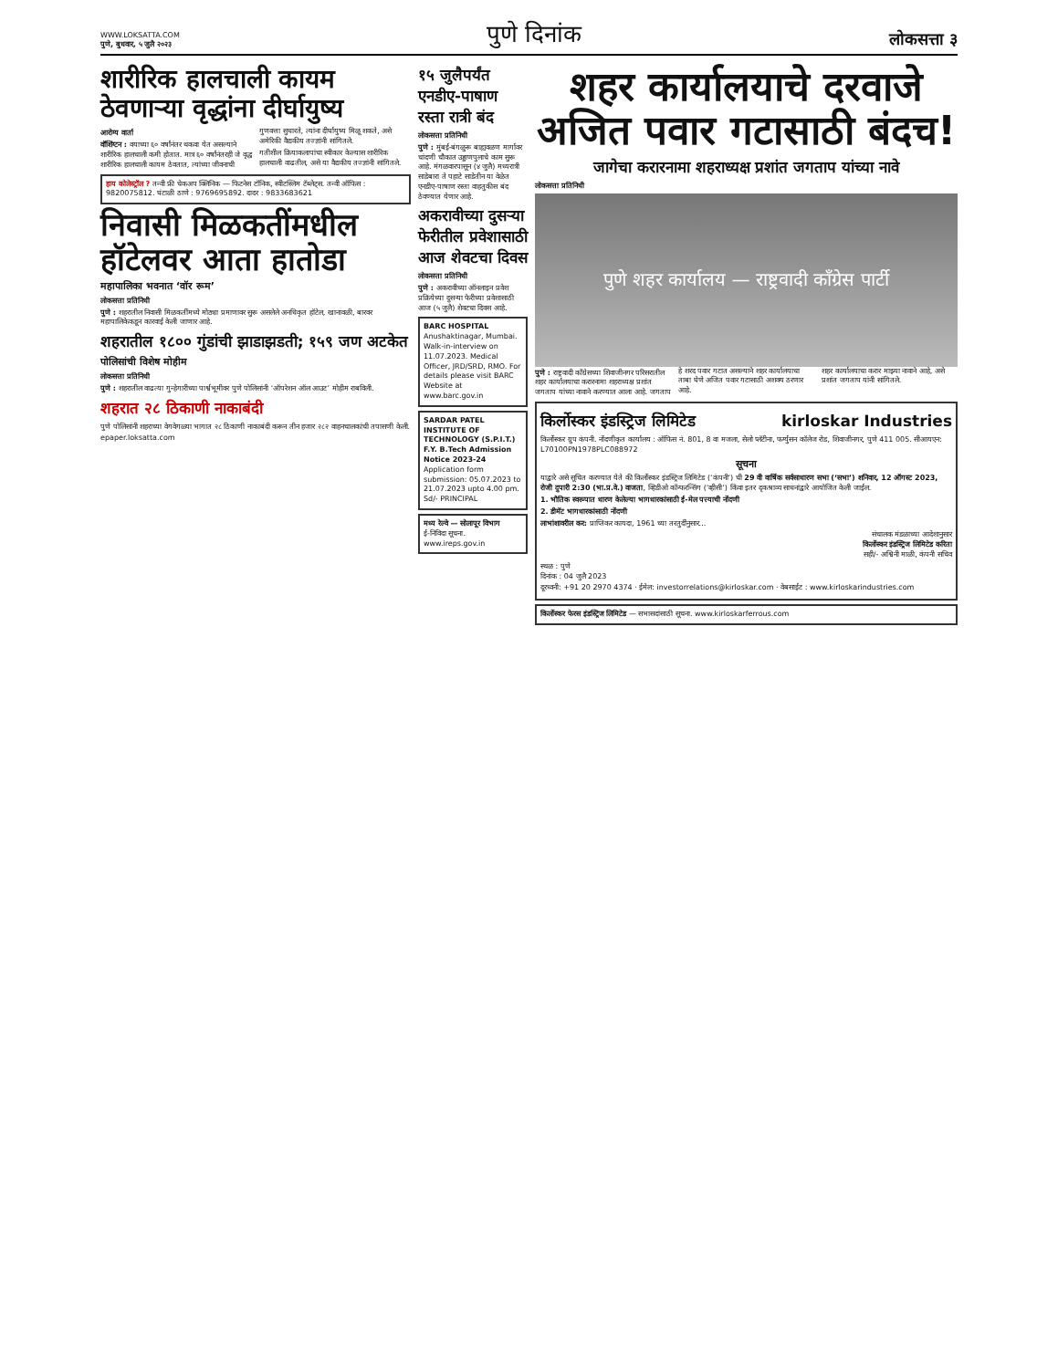WWW.LOKSATTA.COM
पुणे, बुधवार, ५ जुलै २०२३
पुणे दिनांक
लोकसत्ता ३
शारीरिक हालचाली कायम ठेवणाऱ्या वृद्धांना दीर्घायुष्य
आरोग्य वार्ता
वॉशिंग्टन : वयाच्या ६० वर्षांनंतर थकवा येत असल्याने शारीरिक हालचाली कमी होतात. मात्र ६० वर्षांनंतरही जे वृद्ध शारीरिक हालचाली कायम ठेवतात, त्यांच्या जीवनाची गुणवत्ता सुधारते, त्यांना दीर्घायुष्य मिळू शकते, असे अमेरिकी वैद्यकीय तज्ज्ञांनी सांगितले.
गतीशील क्रियाकलापांचा स्वीकार केल्यास शारीरिक हालचाली वाढतील, असे या वैद्यकीय तज्ज्ञांनी सांगितले.
हाय कोलेस्ट्रॉल ? तन्वी फ्री चेकअप क्लिनिक — फिटनेस टॉनिक, स्वीटस्लिम टॅब्लेट्स. तन्वी ऑफिस : 9820075812. घंटाळी ठाणे : 9769695892. दादर : 9833683621
निवासी मिळकतींमधील हॉटेलवर आता हातोडा
महापालिका भवनात ‘वॉर रूम’
लोकसत्ता प्रतिनिधी
पुणे : शहरातील निवासी मिळकतींमध्ये मोठ्या प्रमाणावर सुरू असलेले अनधिकृत हॉटेल, खानावळी, बारवर महापालिकेकडून कारवाई केली जाणार आहे.
शहरातील १८०० गुंडांची झाडाझडती; १५९ जण अटकेत
पोलिसांची विशेष मोहीम
लोकसत्ता प्रतिनिधी
पुणे : शहरातील वाढत्या गुन्हेगारीच्या पार्श्वभूमीवर पुणे पोलिसांनी ‘ऑपरेशन ऑल आउट’ मोहीम राबविली.
शहरात २८ ठिकाणी नाकाबंदी
पुणे पोलिसांनी शहराच्या वेगवेगळ्या भागात २८ ठिकाणी नाकाबंदी करून तीन हजार २८२ वाहनचालकांची तपासणी केली.
epaper.loksatta.com
१५ जुलैपर्यंत एनडीए-पाषाण रस्ता रात्री बंद
लोकसत्ता प्रतिनिधी
पुणे : मुंबई-बंगळुरू बाह्यवळण मार्गावर चांदणी चौकात उड्डाणपुलाचे काम सुरू आहे. मंगळवारपासून (४ जुलै) मध्यरात्री साडेबारा ते पहाटे साडेतीन या वेळेत एनडीए-पाषाण रस्ता वाहतुकीस बंद ठेवण्यात येणार आहे.
अकरावीच्या दुसऱ्या फेरीतील प्रवेशासाठी आज शेवटचा दिवस
लोकसत्ता प्रतिनिधी
पुणे : अकरावीच्या ऑनलाइन प्रवेश प्रक्रियेच्या दुसऱ्या फेरीच्या प्रवेशासाठी आज (५ जुलै) शेवटचा दिवस आहे.
BARC HOSPITAL Anushaktinagar, Mumbai. Walk-in-interview on 11.07.2023. Medical Officer, JRD/SRD, RMO. For details please visit BARC Website at www.barc.gov.in
SARDAR PATEL INSTITUTE OF TECHNOLOGY (S.P.I.T.)
F.Y. B.Tech Admission Notice 2023-24
Application form submission: 05.07.2023 to 21.07.2023 upto 4.00 pm. Sd/- PRINCIPAL
मध्य रेल्वे — सोलापूर विभाग
ई-निविदा सूचना. www.ireps.gov.in
शहर कार्यालयाचे दरवाजे अजित पवार गटासाठी बंदच!
जागेचा करारनामा शहराध्यक्ष प्रशांत जगताप यांच्या नावे
लोकसत्ता प्रतिनिधी
पुणे शहर कार्यालय — राष्ट्रवादी काँग्रेस पार्टी
पुणे : राष्ट्रवादी काँग्रेसच्या शिवाजीनगर परिसरातील शहर कार्यालयाचा करारनामा शहराध्यक्ष प्रशांत जगताप यांच्या नावाने करण्यात आला आहे. जगताप हे शरद पवार गटात असल्याने शहर कार्यालयाचा ताबा घेणे अजित पवार गटासाठी अशक्य ठरणार आहे.
शहर कार्यालयाचा करार माझ्या नावाने आहे, असे प्रशांत जगताप यांनी सांगितले.
किर्लोस्कर इंडस्ट्रिज लिमिटेड kirloskar Industries
किर्लोस्कर ग्रुप कंपनी. नोंदणीकृत कार्यालय : ऑफिस नं. 801, 8 वा मजला, सेलो प्लॅटीना, फर्ग्युसन कॉलेज रोड, शिवाजीनगर, पुणे 411 005. सीआयएन: L70100PN1978PLC088972
सूचना
याद्वारे असे सूचित करण्यात येते की किर्लोस्कर इंडस्ट्रिज लिमिटेड (‘कंपनी’) ची 29 वी वार्षिक सर्वसाधारण सभा (‘सभा’) शनिवार, 12 ऑगस्ट 2023, रोजी दुपारी 2:30 (भा.प्र.वे.) वाजता, व्हिडीओ कॉन्फरन्सिंग (‘व्हीसी’) किंवा इतर दृकश्राव्य साधनांद्वारे आयोजित केली जाईल.
1. भौतिक स्वरूपात धारण केलेल्या भागधारकांसाठी ई-मेल पत्त्याची नोंदणी
2. डीमॅट भागधारकांसाठी नोंदणी
लाभांशावरील कर: प्राप्तिकर कायदा, 1961 च्या तरतुदींनुसार...
संचालक मंडळाच्या आदेशानुसार
किर्लोस्कर इंडस्ट्रिज लिमिटेड करिता
सही/- अश्विनी माळी, कंपनी सचिव
स्थळ : पुणे
दिनांक : 04 जुलै 2023
दूरध्वनी: +91 20 2970 4374 · ईमेल: investorrelations@kirloskar.com · वेबसाईट : www.kirloskarindustries.com
किर्लोस्कर फेरस इंडस्ट्रिज लिमिटेड — सभासदांसाठी सूचना. www.kirloskarferrous.com